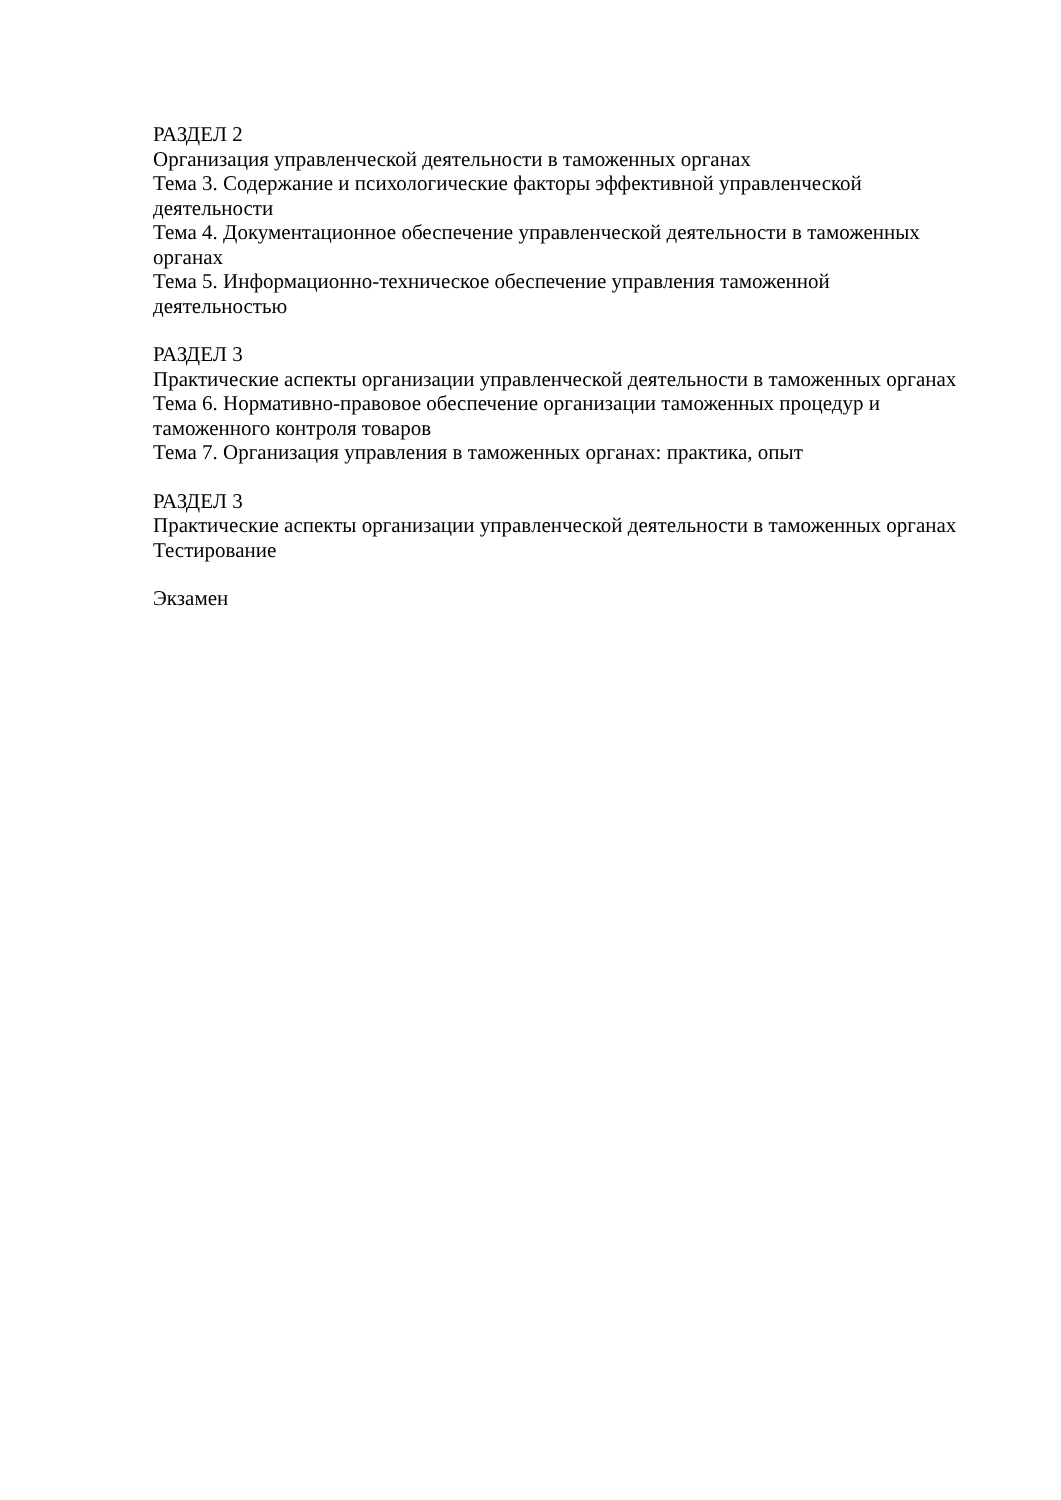РАЗДЕЛ 2
Организация управленческой деятельности в таможенных органах
Тема 3. Содержание и психологические факторы эффективной управленческой
деятельности
Тема 4. Документационное обеспечение управленческой деятельности в таможенных
органах
Тема 5. Информационно-техническое обеспечение управления таможенной
деятельностью
РАЗДЕЛ 3
Практические аспекты организации управленческой деятельности в таможенных органах
Тема 6. Нормативно-правовое обеспечение организации таможенных процедур и
таможенного контроля товаров
Тема 7. Организация управления в таможенных органах: практика, опыт
РАЗДЕЛ 3
Практические аспекты организации управленческой деятельности в таможенных органах
Тестирование
Экзамен